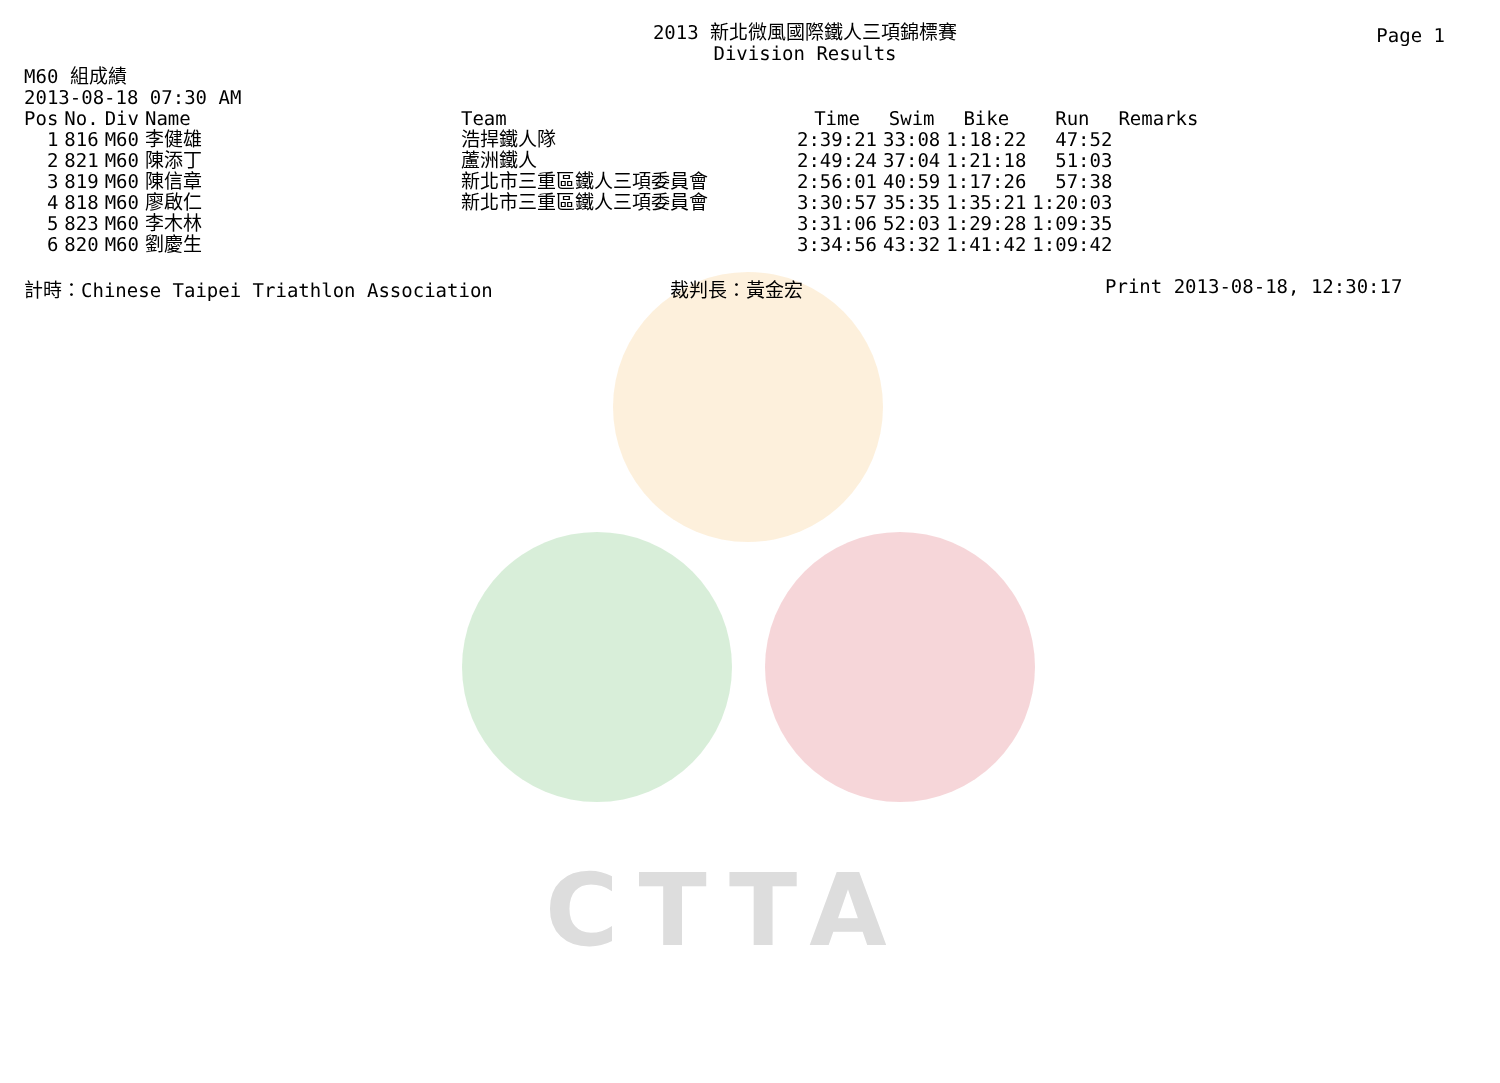CTTA
Page 1
2013 新北微風國際鐵人三項錦標賽
Division Results
M60 組成績
2013-08-18 07:30 AM
| Pos | No. | Div | Name | Team | Time | Swim | Bike | Run | Remarks |
| --- | --- | --- | --- | --- | --- | --- | --- | --- | --- |
| 1 | 816 | M60 | 李健雄 | 浩捍鐵人隊 | 2:39:21 | 33:08 | 1:18:22 | 47:52 | |
| 2 | 821 | M60 | 陳添丁 | 蘆洲鐵人 | 2:49:24 | 37:04 | 1:21:18 | 51:03 | |
| 3 | 819 | M60 | 陳信章 | 新北市三重區鐵人三項委員會 | 2:56:01 | 40:59 | 1:17:26 | 57:38 | |
| 4 | 818 | M60 | 廖啟仁 | 新北市三重區鐵人三項委員會 | 3:30:57 | 35:35 | 1:35:21 | 1:20:03 | |
| 5 | 823 | M60 | 李木林 | | 3:31:06 | 52:03 | 1:29:28 | 1:09:35 | |
| 6 | 820 | M60 | 劉慶生 | | 3:34:56 | 43:32 | 1:41:42 | 1:09:42 | |
計時：Chinese Taipei Triathlon Association 裁判長：黃金宏 Print 2013-08-18, 12:30:17